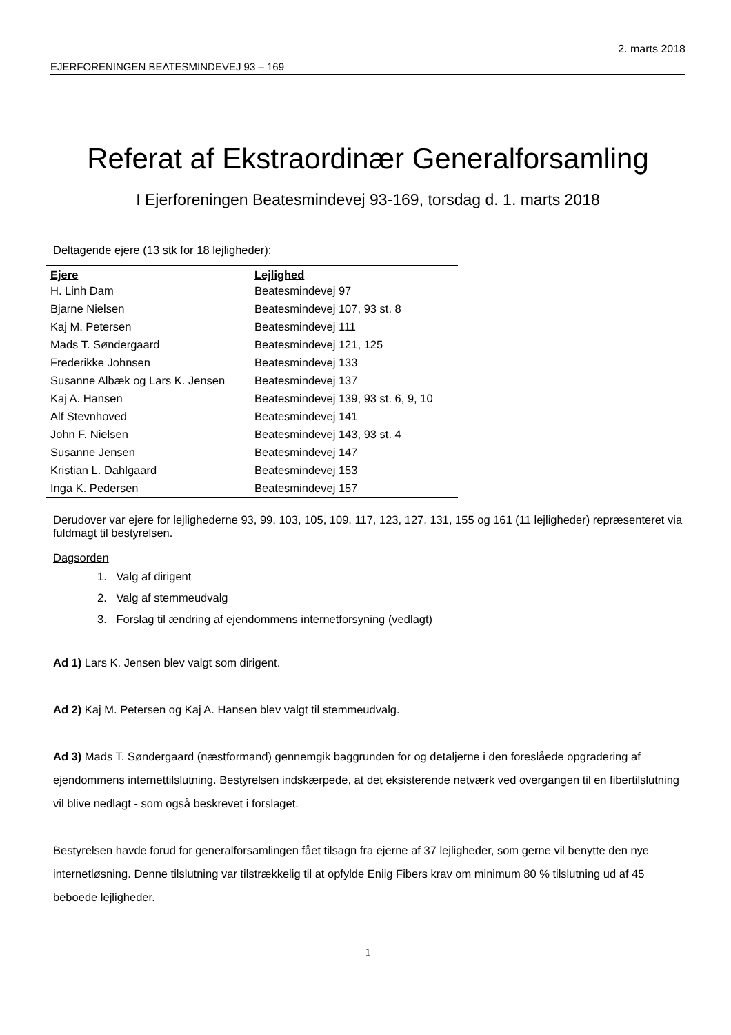2. marts 2018
EJERFORENINGEN BEATESMINDEVEJ 93 – 169
Referat af Ekstraordinær Generalforsamling
I Ejerforeningen Beatesmindevej 93-169, torsdag d. 1. marts 2018
Deltagende ejere (13 stk for 18 lejligheder):
| Ejere | Lejlighed |
| --- | --- |
| H. Linh Dam | Beatesmindevej 97 |
| Bjarne Nielsen | Beatesmindevej 107, 93 st. 8 |
| Kaj M. Petersen | Beatesmindevej 111 |
| Mads T. Søndergaard | Beatesmindevej 121, 125 |
| Frederikke Johnsen | Beatesmindevej 133 |
| Susanne Albæk og Lars K. Jensen | Beatesmindevej 137 |
| Kaj A. Hansen | Beatesmindevej 139, 93 st. 6, 9, 10 |
| Alf Stevnhoved | Beatesmindevej 141 |
| John F. Nielsen | Beatesmindevej 143, 93 st. 4 |
| Susanne Jensen | Beatesmindevej 147 |
| Kristian L. Dahlgaard | Beatesmindevej 153 |
| Inga K. Pedersen | Beatesmindevej 157 |
Derudover var ejere for lejlighederne 93, 99, 103, 105, 109, 117, 123, 127, 131, 155 og 161 (11 lejligheder) repræsenteret via fuldmagt til bestyrelsen.
Dagsorden
1. Valg af dirigent
2. Valg af stemmeudvalg
3. Forslag til ændring af ejendommens internetforsyning (vedlagt)
Ad 1) Lars K. Jensen blev valgt som dirigent.
Ad 2) Kaj M. Petersen og Kaj A. Hansen blev valgt til stemmeudvalg.
Ad 3) Mads T. Søndergaard (næstformand) gennemgik baggrunden for og detaljerne i den foreslåede opgradering af ejendommens internettilslutning. Bestyrelsen indskærpede, at det eksisterende netværk ved overgangen til en fibertilslutning vil blive nedlagt - som også beskrevet i forslaget.
Bestyrelsen havde forud for generalforsamlingen fået tilsagn fra ejerne af 37 lejligheder, som gerne vil benytte den nye internetløsning. Denne tilslutning var tilstrækkelig til at opfylde Eniig Fibers krav om minimum 80 % tilslutning ud af 45 beboede lejligheder.
1